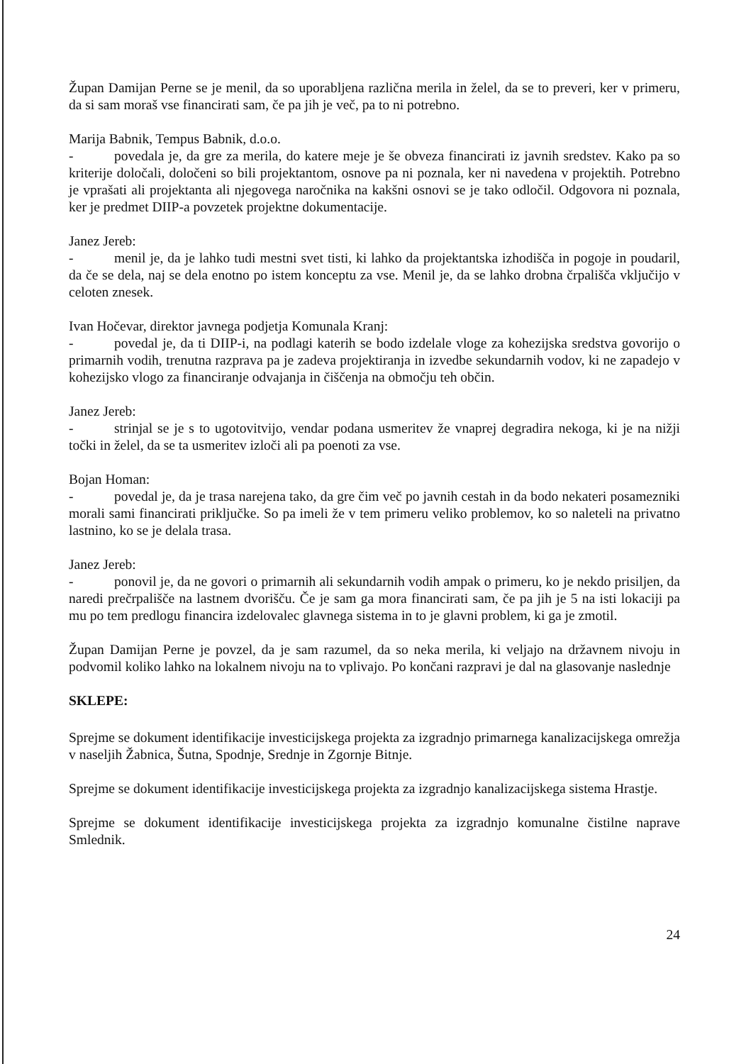Župan Damijan Perne se je menil, da so uporabljena različna merila in želel, da se to preveri, ker v primeru, da si sam moraš vse financirati sam, če pa jih je več, pa to ni potrebno.
Marija Babnik, Tempus Babnik, d.o.o.
- povedala je, da gre za merila, do katere meje je še obveza financirati iz javnih sredstev. Kako pa so kriterije določali, določeni so bili projektantom, osnove pa ni poznala, ker ni navedena v projektih. Potrebno je vprašati ali projektanta ali njegovega naročnika na kakšni osnovi se je tako odločil. Odgovora ni poznala, ker je predmet DIIP-a povzetek projektne dokumentacije.
Janez Jereb:
- menil je, da je lahko tudi mestni svet tisti, ki lahko da projektantska izhodišča in pogoje in poudaril, da če se dela, naj se dela enotno po istem konceptu za vse. Menil je, da se lahko drobna črpališča vključijo v celoten znesek.
Ivan Hočevar, direktor javnega podjetja Komunala Kranj:
- povedal je, da ti DIIP-i, na podlagi katerih se bodo izdelale vloge za kohezijska sredstva govorijo o primarnih vodih, trenutna razprava pa je zadeva projektiranja in izvedbe sekundarnih vodov, ki ne zapadejo v kohezijsko vlogo za financiranje odvajanja in čiščenja na območju teh občin.
Janez Jereb:
- strinjal se je s to ugotovitvijo, vendar podana usmeritev že vnaprej degradira nekoga, ki je na nižji točki in želel, da se ta usmeritev izloči ali pa poenoti za vse.
Bojan Homan:
- povedal je, da je trasa narejena tako, da gre čim več po javnih cestah in da bodo nekateri posamezniki morali sami financirati priključke. So pa imeli že v tem primeru veliko problemov, ko so naleteli na privatno lastnino, ko se je delala trasa.
Janez Jereb:
- ponovil je, da ne govori o primarnih ali sekundarnih vodih ampak o primeru, ko je nekdo prisiljen, da naredi prečrpališče na lastnem dvorišču. Če je sam ga mora financirati sam, če pa jih je 5 na isti lokaciji pa mu po tem predlogu financira izdelovalec glavnega sistema in to je glavni problem, ki ga je zmotil.
Župan Damijan Perne je povzel, da je sam razumel, da so neka merila, ki veljajo na državnem nivoju in podvomil koliko lahko na lokalnem nivoju na to vplivajo. Po končani razpravi je dal na glasovanje naslednje
SKLEPE:
Sprejme se dokument identifikacije investicijskega projekta za izgradnjo primarnega kanalizacijskega omrežja v naseljih Žabnica, Šutna, Spodnje, Srednje in Zgornje Bitnje.
Sprejme se dokument identifikacije investicijskega projekta za izgradnjo kanalizacijskega sistema Hrastje.
Sprejme se dokument identifikacije investicijskega projekta za izgradnjo komunalne čistilne naprave Smlednik.
24